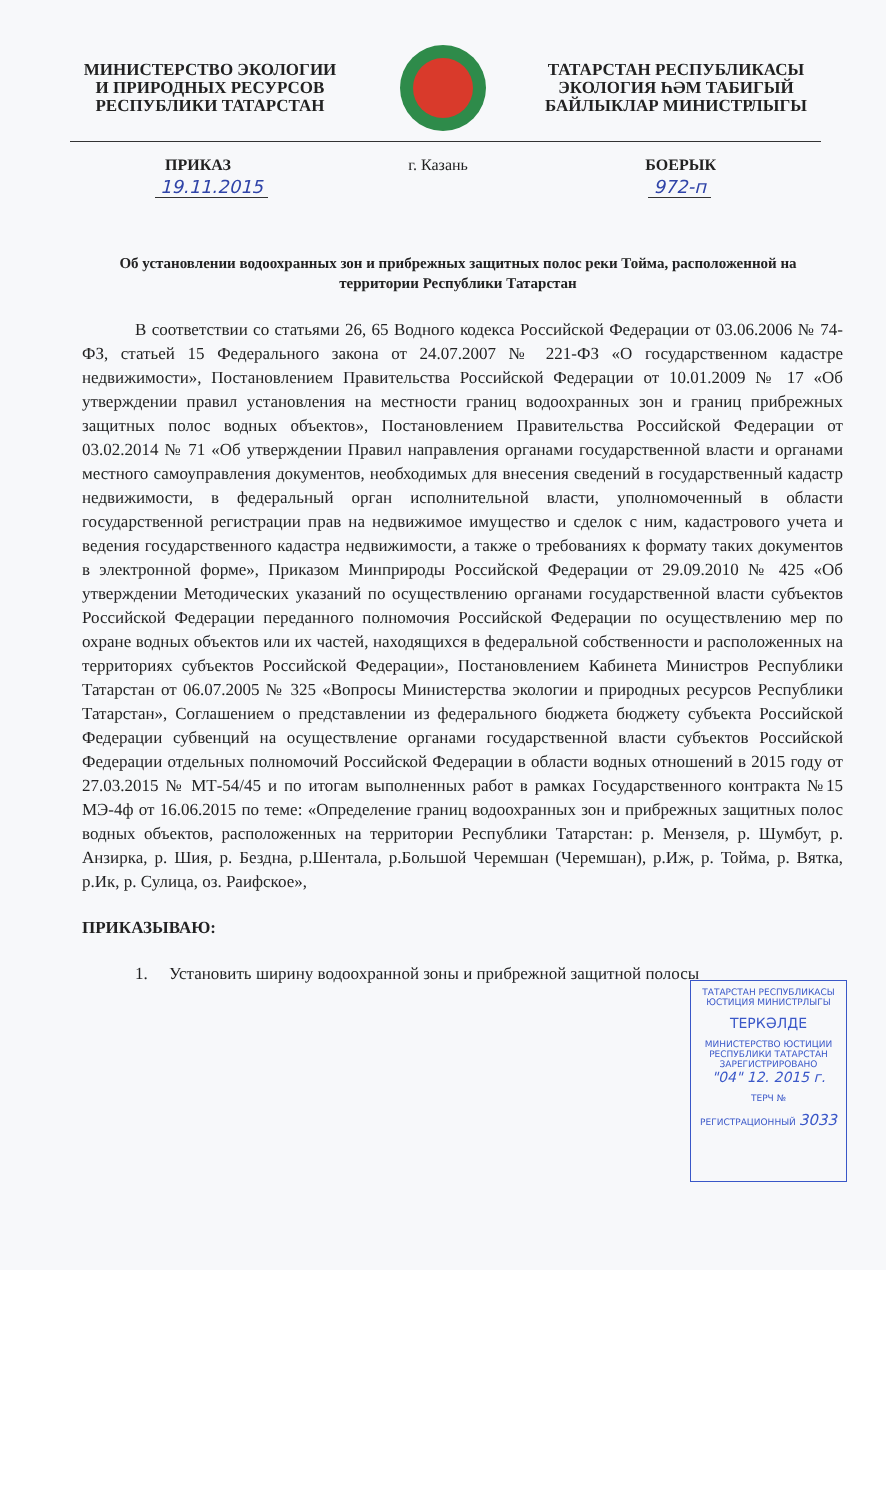МИНИСТЕРСТВО ЭКОЛОГИИ
И ПРИРОДНЫХ РЕСУРСОВ
РЕСПУБЛИКИ ТАТАРСТАН
ТАТАРСТАН РЕСПУБЛИКАСЫ
ЭКОЛОГИЯ ҺӘМ ТАБИГЫЙ
БАЙЛЫКЛАР МИНИСТРЛЫГЫ
ПРИКАЗ г. Казань БОЕРЫК
19.11.2015 972-п
Об установлении водоохранных зон и прибрежных защитных полос реки Тойма, расположенной на территории Республики Татарстан
В соответствии со статьями 26, 65 Водного кодекса Российской Федерации от 03.06.2006 № 74-ФЗ, статьей 15 Федерального закона от 24.07.2007 № 221-ФЗ «О государственном кадастре недвижимости», Постановлением Правительства Российской Федерации от 10.01.2009 № 17 «Об утверждении правил установления на местности границ водоохранных зон и границ прибрежных защитных полос водных объектов», Постановлением Правительства Российской Федерации от 03.02.2014 № 71 «Об утверждении Правил направления органами государственной власти и органами местного самоуправления документов, необходимых для внесения сведений в государственный кадастр недвижимости, в федеральный орган исполнительной власти, уполномоченный в области государственной регистрации прав на недвижимое имущество и сделок с ним, кадастрового учета и ведения государственного кадастра недвижимости, а также о требованиях к формату таких документов в электронной форме», Приказом Минприроды Российской Федерации от 29.09.2010 № 425 «Об утверждении Методических указаний по осуществлению органами государственной власти субъектов Российской Федерации переданного полномочия Российской Федерации по осуществлению мер по охране водных объектов или их частей, находящихся в федеральной собственности и расположенных на территориях субъектов Российской Федерации», Постановлением Кабинета Министров Республики Татарстан от 06.07.2005 № 325 «Вопросы Министерства экологии и природных ресурсов Республики Татарстан», Соглашением о представлении из федерального бюджета бюджету субъекта Российской Федерации субвенций на осуществление органами государственной власти субъектов Российской Федерации отдельных полномочий Российской Федерации в области водных отношений в 2015 году от 27.03.2015 № МТ-54/45 и по итогам выполненных работ в рамках Государственного контракта №15 МЭ-4ф от 16.06.2015 по теме: «Определение границ водоохранных зон и прибрежных защитных полос водных объектов, расположенных на территории Республики Татарстан: р. Мензеля, р. Шумбут, р. Анзирка, р. Шия, р. Бездна, р.Шентала, р.Большой Черемшан (Черемшан), р.Иж, р. Тойма, р. Вятка, р.Ик, р. Сулица, оз. Раифское»,
ПРИКАЗЫВАЮ:
1. Установить ширину водоохранной зоны и прибрежной защитной полосы
ТАТАРСТАН РЕСПУБЛИКАСЫ ЮСТИЦИЯ МИНИСТРЛЫГЫ
ТЕРКӘЛДЕ
МИНИСТЕРСТВО ЮСТИЦИИ
РЕСПУБЛИКИ ТАТАРСТАН
ЗАРЕГИСТРИРОВАНО
"04" 12. 2015 г.
ТЕРЧ №
РЕГИСТРАЦИОННЫЙ 3033